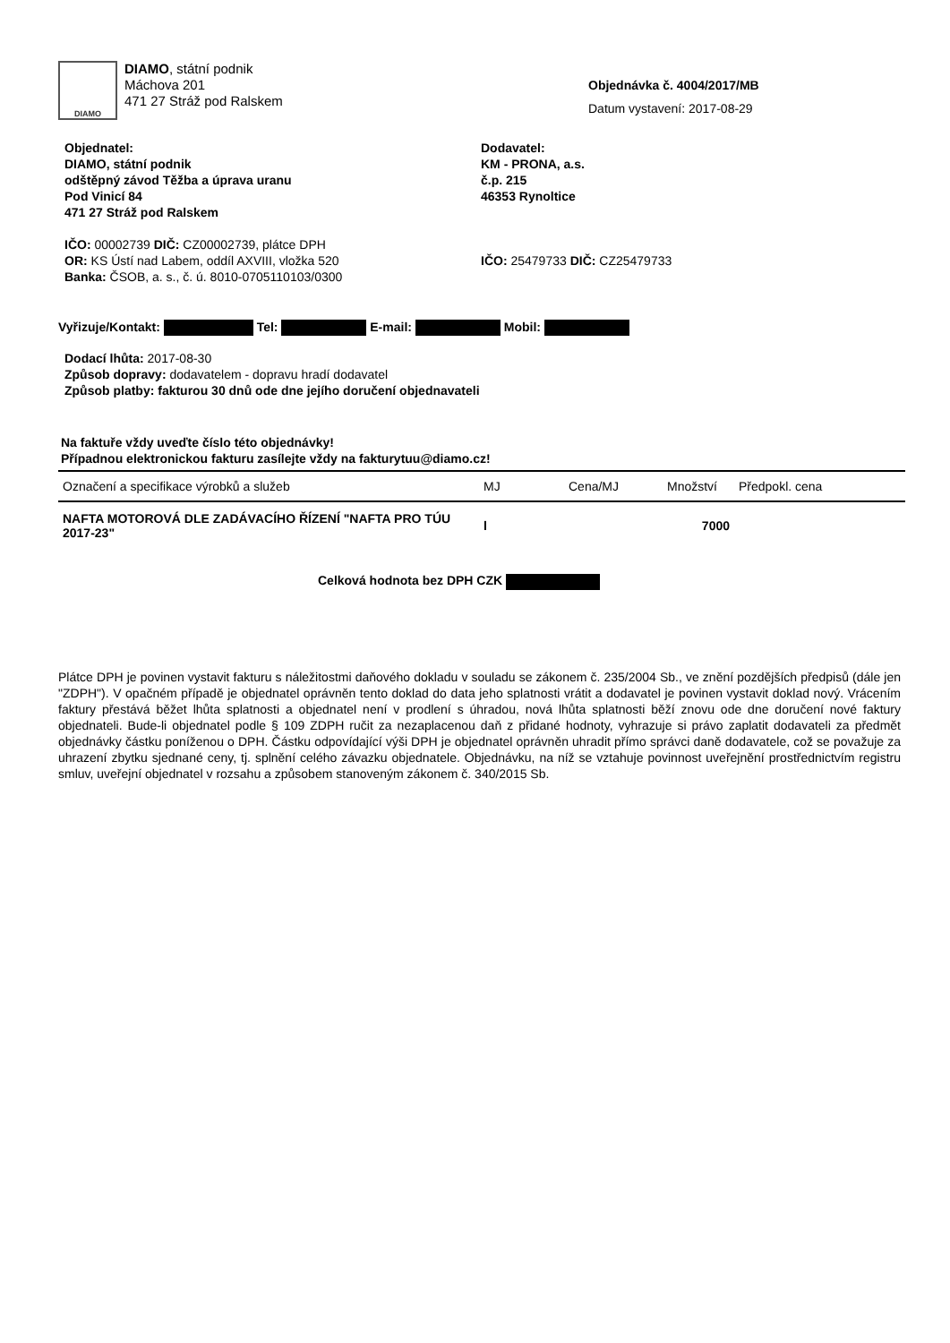DIAMO
DIAMO, státní podnik
Máchova 201
471 27 Stráž pod Ralskem
Objednávka č. 4004/2017/MB
Datum vystavení: 2017-08-29
Objednatel:
DIAMO, státní podnik
odštěpný závod Těžba a úprava uranu
Pod Vinicí 84
471 27 Stráž pod Ralskem
IČO: 00002739 DIČ: CZ00002739, plátce DPH
OR: KS Ústí nad Labem, oddíl AXVIII, vložka 520
Banka: ČSOB, a. s., č. ú. 8010-0705110103/0300
Dodavatel:
KM - PRONA, a.s.
č.p. 215
46353 Rynoltice
IČO: 25479733 DIČ: CZ25479733
Vyřizuje/Kontakt: Tel: E-mail: Mobil:
Dodací lhůta: 2017-08-30
Způsob dopravy: dodavatelem - dopravu hradí dodavatel
Způsob platby: fakturou 30 dnů ode dne jejího doručení objednavateli
Na faktuře vždy uveďte číslo této objednávky!
Případnou elektronickou fakturu zasílejte vždy na fakturytuu@diamo.cz!
| Označení a specifikace výrobků a služeb | MJ | Cena/MJ | Množství | Předpokl. cena |
| --- | --- | --- | --- | --- |
| NAFTA MOTOROVÁ DLE ZADÁVACÍHO ŘÍZENÍ "NAFTA PRO TÚU 2017-23" | l | | 7000 | |
Celková hodnota bez DPH CZK
Plátce DPH je povinen vystavit fakturu s náležitostmi daňového dokladu v souladu se zákonem č. 235/2004 Sb., ve znění pozdějších předpisů (dále jen "ZDPH"). V opačném případě je objednatel oprávněn tento doklad do data jeho splatnosti vrátit a dodavatel je povinen vystavit doklad nový. Vrácením faktury přestává běžet lhůta splatnosti a objednatel není v prodlení s úhradou, nová lhůta splatnosti běží znovu ode dne doručení nové faktury objednateli. Bude-li objednatel podle § 109 ZDPH ručit za nezaplacenou daň z přidané hodnoty, vyhrazuje si právo zaplatit dodavateli za předmět objednávky částku poníženou o DPH. Částku odpovídající výši DPH je objednatel oprávněn uhradit přímo správci daně dodavatele, což se považuje za uhrazení zbytku sjednané ceny, tj. splnění celého závazku objednatele. Objednávku, na níž se vztahuje povinnost uveřejnění prostřednictvím registru smluv, uveřejní objednatel v rozsahu a způsobem stanoveným zákonem č. 340/2015 Sb.